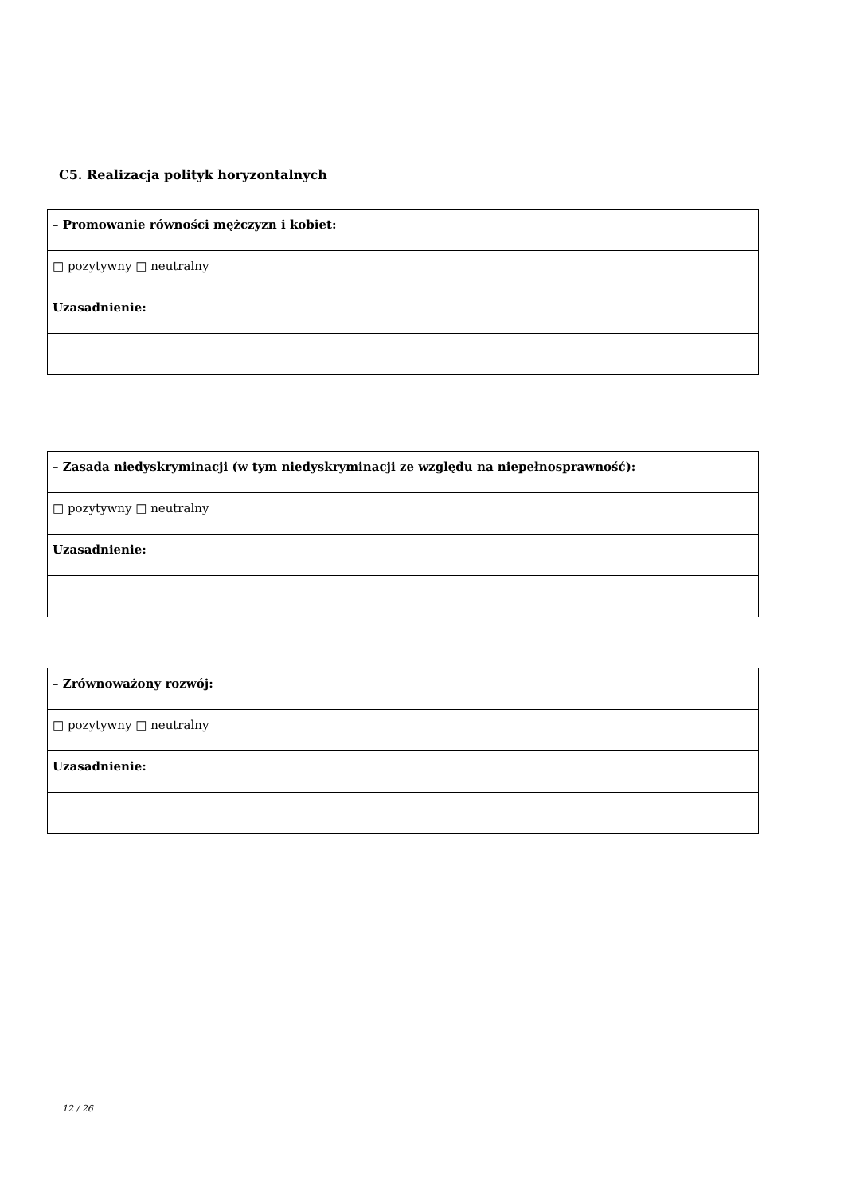C5. Realizacja polityk horyzontalnych
| – Promowanie równości mężczyzn i kobiet: |
| □ pozytywny □ neutralny |
| Uzasadnienie: |
| – Zasada niedyskryminacji (w tym niedyskryminacji ze względu na niepełnosprawność): |
| □ pozytywny □ neutralny |
| Uzasadnienie: |
| – Zrównoważony rozwój: |
| □ pozytywny □ neutralny |
| Uzasadnienie: |
12 / 26